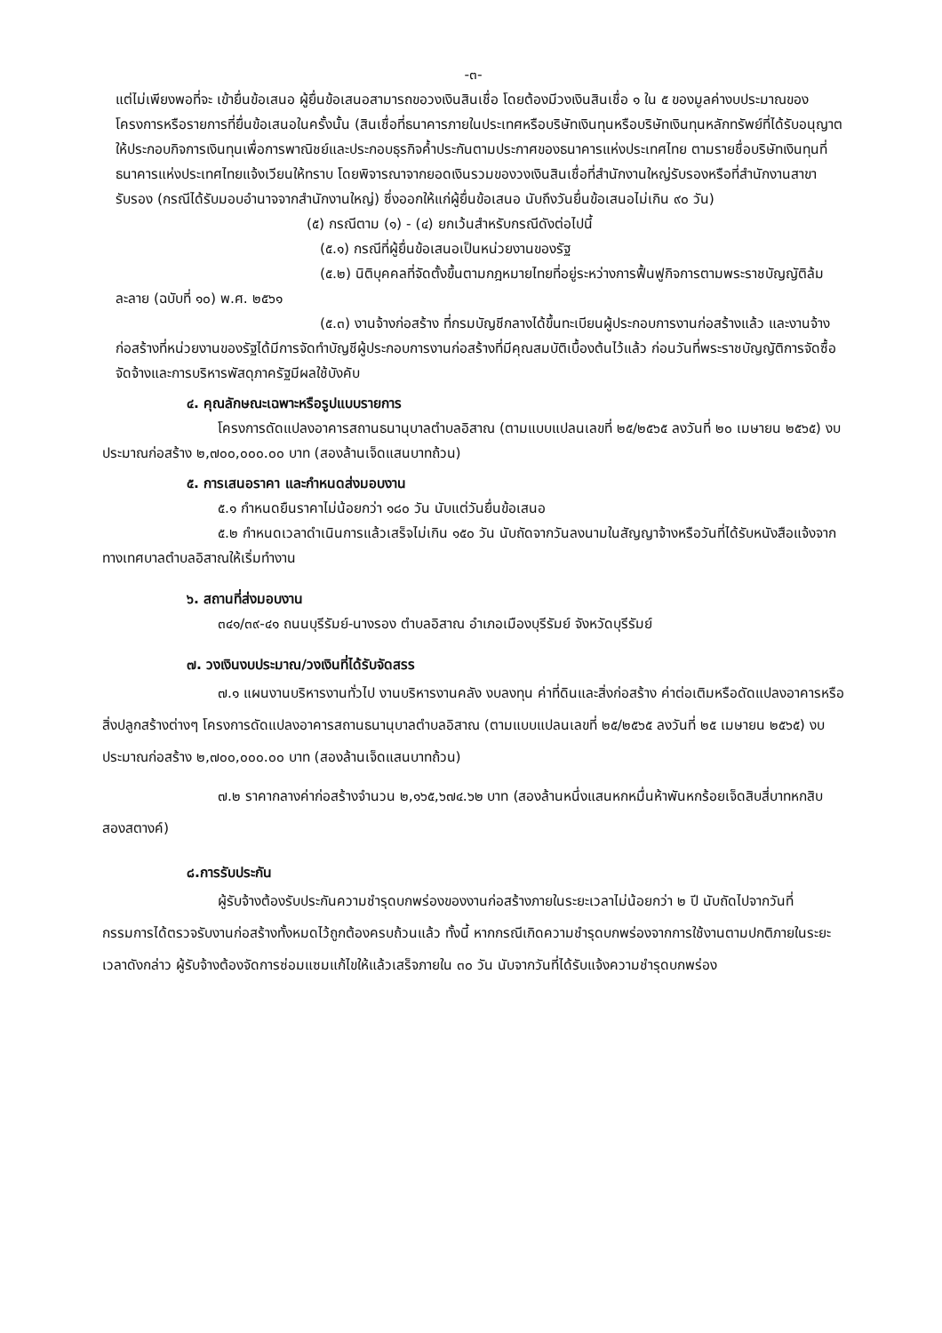-๓-
แต่ไม่เพียงพอที่จะ เข้ายื่นข้อเสนอ ผู้ยื่นข้อเสนอสามารถขอวงเงินสินเชื่อ โดยต้องมีวงเงินสินเชื่อ ๑ ใน ๕ ของมูลค่างบประมาณของโครงการหรือรายการที่ยื่นข้อเสนอในครั้งนั้น (สินเชื่อที่ธนาคารภายในประเทศหรือบริษัทเงินทุนหรือบริษัทเงินทุนหลักทรัพย์ที่ได้รับอนุญาตให้ประกอบกิจการเงินทุนเพื่อการพาณิชย์และประกอบธุรกิจค้ำประกันตามประกาศของธนาคารแห่งประเทศไทย ตามรายชื่อบริษัทเงินทุนที่ธนาคารแห่งประเทศไทยแจ้งเวียนให้ทราบ โดยพิจารณาจากยอดเงินรวมของวงเงินสินเชื่อที่สำนักงานใหญ่รับรองหรือที่สำนักงานสาขารับรอง (กรณีได้รับมอบอำนาจจากสำนักงานใหญ่) ซึ่งออกให้แก่ผู้ยื่นข้อเสนอ นับถึงวันยื่นข้อเสนอไม่เกิน ๙๐ วัน)
(๕) กรณีตาม (๑) - (๔) ยกเว้นสำหรับกรณีดังต่อไปนี้
(๕.๑) กรณีที่ผู้ยื่นข้อเสนอเป็นหน่วยงานของรัฐ
(๕.๒) นิติบุคคลที่จัดตั้งขึ้นตามกฎหมายไทยที่อยู่ระหว่างการฟื้นฟูกิจการตามพระราชบัญญัติล้มละลาย (ฉบับที่ ๑๐) พ.ศ. ๒๕๖๑
(๕.๓) งานจ้างก่อสร้าง ที่กรมบัญชีกลางได้ขึ้นทะเบียนผู้ประกอบการงานก่อสร้างแล้ว และงานจ้างก่อสร้างที่หน่วยงานของรัฐได้มีการจัดทำบัญชีผู้ประกอบการงานก่อสร้างที่มีคุณสมบัติเบื้องต้นไว้แล้ว ก่อนวันที่พระราชบัญญัติการจัดซื้อจัดจ้างและการบริหารพัสดุภาครัฐมีผลใช้บังคับ
๔. คุณลักษณะเฉพาะหรือรูปแบบรายการ
โครงการดัดแปลงอาคารสถานธนานุบาลตำบลอิสาณ (ตามแบบแปลนเลขที่ ๒๕/๒๕๖๕ ลงวันที่ ๒๐ เมษายน ๒๕๖๕) งบประมาณก่อสร้าง ๒,๗๐๐,๐๐๐.๐๐ บาท (สองล้านเจ็ดแสนบาทถ้วน)
๕. การเสนอราคา และกำหนดส่งมอบงาน
๕.๑ กำหนดยืนราคาไม่น้อยกว่า ๑๘๐ วัน นับแต่วันยื่นข้อเสนอ
๕.๒ กำหนดเวลาดำเนินการแล้วเสร็จไม่เกิน ๑๕๐ วัน นับถัดจากวันลงนามในสัญญาจ้างหรือวันที่ได้รับหนังสือแจ้งจากทางเทศบาลตำบลอิสาณให้เริ่มทำงาน
๖. สถานที่ส่งมอบงาน
๓๔๑/๓๙-๔๑ ถนนบุรีรัมย์-นางรอง ตำบลอิสาณ อำเภอเมืองบุรีรัมย์ จังหวัดบุรีรัมย์
๗. วงเงินงบประมาณ/วงเงินที่ได้รับจัดสรร
๗.๑ แผนงานบริหารงานทั่วไป งานบริหารงานคลัง งบลงทุน ค่าที่ดินและสิ่งก่อสร้าง ค่าต่อเติมหรือดัดแปลงอาคารหรือสิ่งปลูกสร้างต่างๆ โครงการดัดแปลงอาคารสถานธนานุบาลตำบลอิสาณ (ตามแบบแปลนเลขที่ ๒๕/๒๕๖๕ ลงวันที่ ๒๕ เมษายน ๒๕๖๕) งบประมาณก่อสร้าง ๒,๗๐๐,๐๐๐.๐๐ บาท (สองล้านเจ็ดแสนบาทถ้วน)
๗.๒ ราคากลางค่าก่อสร้างจำนวน ๒,๑๖๕,๖๗๔.๖๒ บาท (สองล้านหนึ่งแสนหกหมื่นห้าพันหกร้อยเจ็ดสิบสี่บาทหกสิบสองสตางค์)
๘.การรับประกัน
ผู้รับจ้างต้องรับประกันความชำรุดบกพร่องของงานก่อสร้างภายในระยะเวลาไม่น้อยกว่า ๒ ปี นับถัดไปจากวันที่กรรมการได้ตรวจรับงานก่อสร้างทั้งหมดไว้ถูกต้องครบถ้วนแล้ว ทั้งนี้ หากกรณีเกิดความชำรุดบกพร่องจากการใช้งานตามปกติภายในระยะเวลาดังกล่าว ผู้รับจ้างต้องจัดการซ่อมแซมแก้ไขให้แล้วเสร็จภายใน ๓๐ วัน นับจากวันที่ได้รับแจ้งความชำรุดบกพร่อง